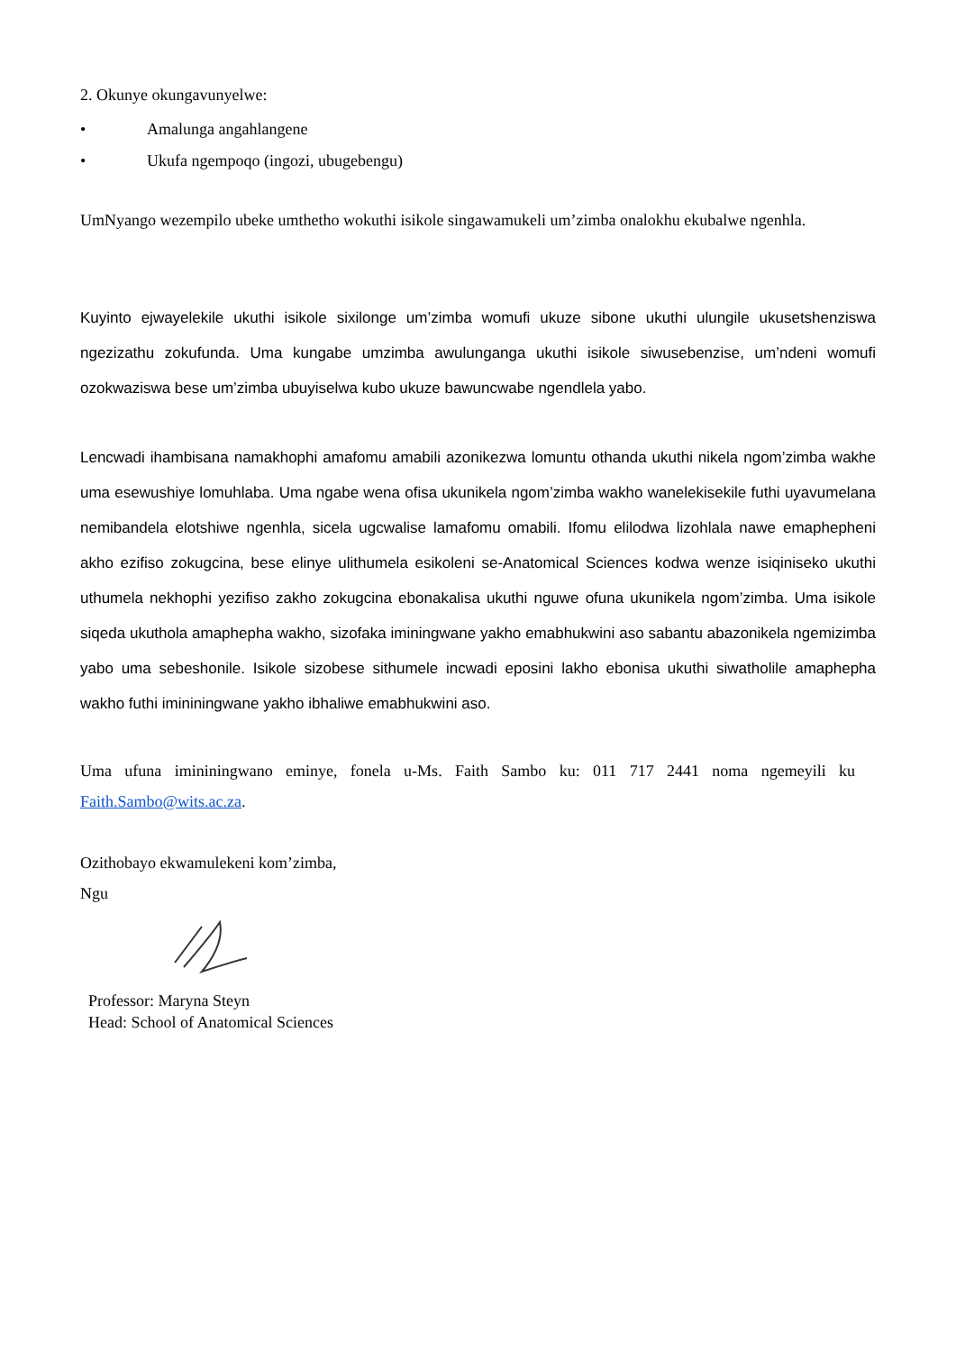2. Okunye okungavunyelwe:
• Amalunga angahlangene
• Ukufa ngempoqo (ingozi, ubugebengu)
UmNyango wezempilo ubeke umthetho wokuthi isikole singawamukeli um’zimba onalokhu ekubalwe ngenhla.
Kuyinto ejwayelekile ukuthi isikole sixilonge um’zimba womufi ukuze sibone ukuthi ulungile ukusetshenziswa ngezizathu zokufunda. Uma kungabe umzimba awulunganga ukuthi isikole siwusebenzise, um’ndeni womufi ozokwaziswa bese um’zimba ubuyiselwa kubo ukuze bawuncwabe ngendlela yabo.
Lencwadi ihambisana namakhophi amafomu amabili azonikezwa lomuntu othanda ukuthi nikela ngom’zimba wakhe uma esewushiye lomuhlaba. Uma ngabe wena ofisa ukunikela ngom’zimba wakho wanelekisekile futhi uyavumelana nemibandela elotshiwe ngenhla, sicela ugcwalise lamafomu omabili. Ifomu elilodwa lizohlala nawe emaphepheni akho ezifiso zokugcina, bese elinye ulithumela esikoleni se-Anatomical Sciences kodwa wenze isiqiniseko ukuthi uthumela nekhophi yezifiso zakho zokugcina ebonakalisa ukuthi nguwe ofuna ukunikela ngom’zimba. Uma isikole siqeda ukuthola amaphepha wakho, sizofaka iminingwane yakho emabhukwini aso sabantu abazonikela ngemizimba yabo uma sebeshonile. Isikole sizobese sithumele incwadi eposini lakho ebonisa ukuthi siwatholile amaphepha wakho futhi imininingwane yakho ibhaliwe emabhukwini aso.
Uma ufuna imininingwano eminye, fonela u-Ms. Faith Sambo ku: 011 717 2441 noma ngemeyili ku Faith.Sambo@wits.ac.za.
Ozithobayo ekwamulekeni kom’zimba,
Ngu
Professor: Maryna Steyn
Head: School of Anatomical Sciences